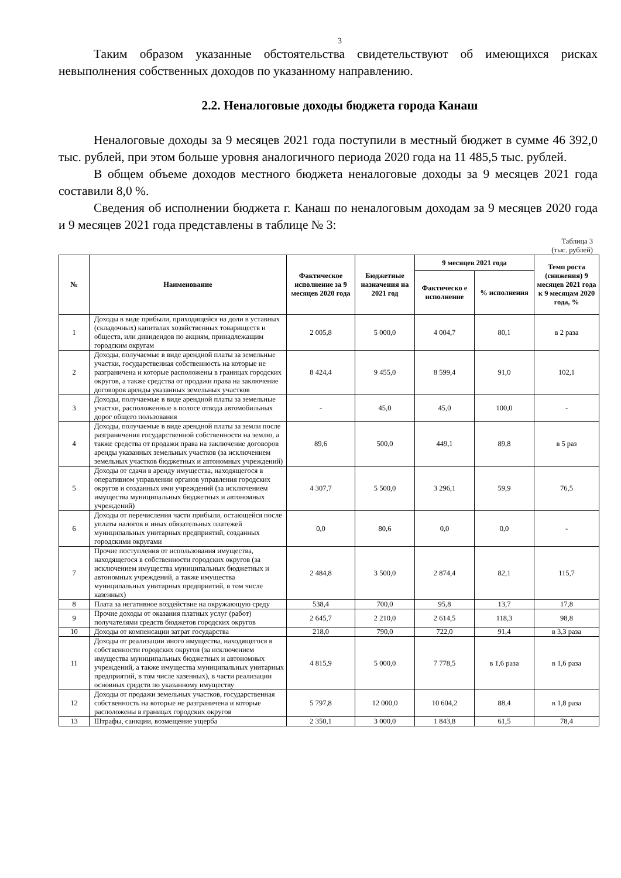3
Таким образом указанные обстоятельства свидетельствуют об имеющихся рисках невыполнения собственных доходов по указанному направлению.
2.2. Неналоговые доходы бюджета города Канаш
Неналоговые доходы за 9 месяцев 2021 года поступили в местный бюджет в сумме 46 392,0 тыс. рублей, при этом больше уровня аналогичного периода 2020 года на 11 485,5 тыс. рублей.
В общем объеме доходов местного бюджета неналоговые доходы за 9 месяцев 2021 года составили 8,0 %.
Сведения об исполнении бюджета г. Канаш по неналоговым доходам за 9 месяцев 2020 года и 9 месяцев 2021 года представлены в таблице № 3:
Таблица 3
(тыс. рублей)
| № | Наименование | Фактическое исполнение за 9 месяцев 2020 года | Бюджетные назначения на 2021 год | 9 месяцев 2021 года | | Темп роста (снижения) 9 месяцев 2021 года к 9 месяцам 2020 года, % |
| --- | --- | --- | --- | --- | --- | --- |
| | | | | Фактическо е исполнение | % исполнения | |
| 1 | Доходы в виде прибыли, приходящейся на доли в уставных (складочных) капиталах хозяйственных товариществ и обществ, или дивидендов по акциям, принадлежащим городским округам | 2 005,8 | 5 000,0 | 4 004,7 | 80,1 | в 2 раза |
| 2 | Доходы, получаемые в виде арендной платы за земельные участки, государственная собственность на которые не разграничена и которые расположены в границах городских округов, а также средства от продажи права на заключение договоров аренды указанных земельных участков | 8 424,4 | 9 455,0 | 8 599,4 | 91,0 | 102,1 |
| 3 | Доходы, получаемые в виде арендной платы за земельные участки, расположенные в полосе отвода автомобильных дорог общего пользования | - | 45,0 | 45,0 | 100,0 | - |
| 4 | Доходы, получаемые в виде арендной платы за земли после разграничения государственной собственности на землю, а также средства от продажи права на заключение договоров аренды указанных земельных участков (за исключением земельных участков бюджетных и автономных учреждений) | 89,6 | 500,0 | 449,1 | 89,8 | в 5 раз |
| 5 | Доходы от сдачи в аренду имущества, находящегося в оперативном управлении органов управления городских округов и созданных ими учреждений (за исключением имущества муниципальных бюджетных и автономных учреждений) | 4 307,7 | 5 500,0 | 3 296,1 | 59,9 | 76,5 |
| 6 | Доходы от перечисления части прибыли, остающейся после уплаты налогов и иных обязательных платежей муниципальных унитарных предприятий, созданных городскими округами | 0,0 | 80,6 | 0,0 | 0,0 | - |
| 7 | Прочие поступления от использования имущества, находящегося в собственности городских округов (за исключением имущества муниципальных бюджетных и автономных учреждений, а также имущества муниципальных унитарных предприятий, в том числе казенных) | 2 484,8 | 3 500,0 | 2 874,4 | 82,1 | 115,7 |
| 8 | Плата за негативное воздействие на окружающую среду | 538,4 | 700,0 | 95,8 | 13,7 | 17,8 |
| 9 | Прочие доходы от оказания платных услуг (работ) получателями средств бюджетов городских округов | 2 645,7 | 2 210,0 | 2 614,5 | 118,3 | 98,8 |
| 10 | Доходы от компенсации затрат государства | 218,0 | 790,0 | 722,0 | 91,4 | в 3,3 раза |
| 11 | Доходы от реализации иного имущества, находящегося в собственности городских округов (за исключением имущества муниципальных бюджетных и автономных учреждений, а также имущества муниципальных унитарных предприятий, в том числе казенных), в части реализации основных средств по указанному имуществу | 4 815,9 | 5 000,0 | 7 778,5 | в 1,6 раза | в 1,6 раза |
| 12 | Доходы от продажи земельных участков, государственная собственность на которые не разграничена и которые расположены в границах городских округов | 5 797,8 | 12 000,0 | 10 604,2 | 88,4 | в 1,8 раза |
| 13 | Штрафы, санкции, возмещение ущерба | 2 350,1 | 3 000,0 | 1 843,8 | 61,5 | 78,4 |